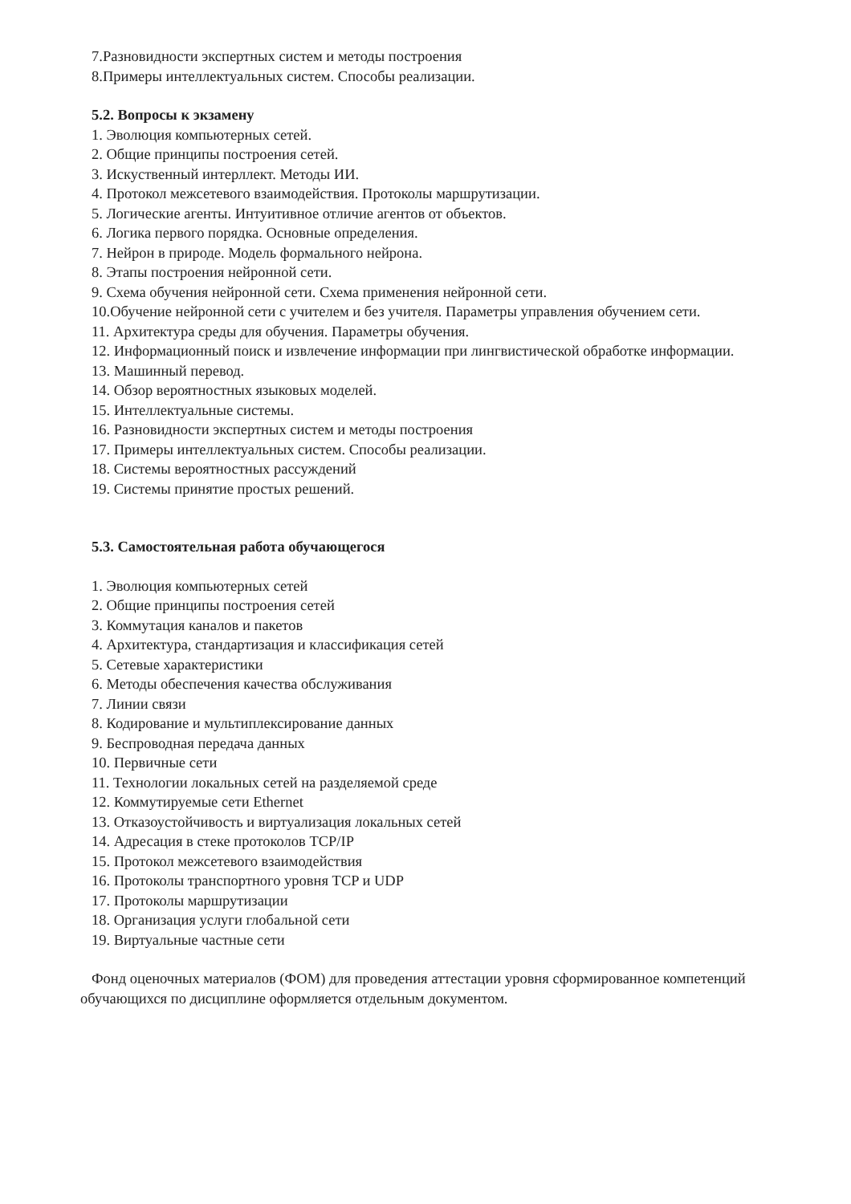7.Разновидности экспертных систем и методы построения
8.Примеры интеллектуальных систем. Способы реализации.
5.2. Вопросы к экзамену
1. Эволюция компьютерных сетей.
2. Общие принципы построения сетей.
3. Искуственный интерллект. Методы ИИ.
4. Протокол межсетевого взаимодействия. Протоколы маршрутизации.
5. Логические агенты. Интуитивное отличие агентов от объектов.
6. Логика первого порядка. Основные определения.
7. Нейрон в природе. Модель формального нейрона.
8. Этапы построения нейронной сети.
9. Схема обучения нейронной сети. Схема применения нейронной сети.
10.Обучение нейронной сети с учителем и без учителя. Параметры управления обучением сети.
11. Архитектура среды для обучения. Параметры обучения.
12. Информационный поиск и извлечение информации при лингвистической обработке информации.
13. Машинный перевод.
14. Обзор вероятностных языковых моделей.
15. Интеллектуальные системы.
16. Разновидности экспертных систем и методы построения
17. Примеры интеллектуальных систем. Способы реализации.
18. Системы вероятностных рассуждений
19. Системы принятие простых решений.
5.3. Самостоятельная работа обучающегося
1. Эволюция компьютерных сетей
2. Общие принципы построения сетей
3. Коммутация каналов и пакетов
4. Архитектура, стандартизация и классификация сетей
5. Сетевые характеристики
6. Методы обеспечения качества обслуживания
7. Линии связи
8. Кодирование и мультиплексирование данных
9. Беспроводная передача данных
10. Первичные сети
11. Технологии локальных сетей на разделяемой среде
12. Коммутируемые сети Ethernet
13. Отказоустойчивость и виртуализация локальных сетей
14. Адресация в стеке протоколов TCP/IP
15. Протокол межсетевого взаимодействия
16. Протоколы транспортного уровня TCP и UDP
17. Протоколы маршрутизации
18. Организация услуги глобальной сети
19. Виртуальные частные сети
Фонд оценочных материалов (ФОМ) для проведения аттестации уровня сформированное компетенций обучающихся по дисциплине оформляется отдельным документом.